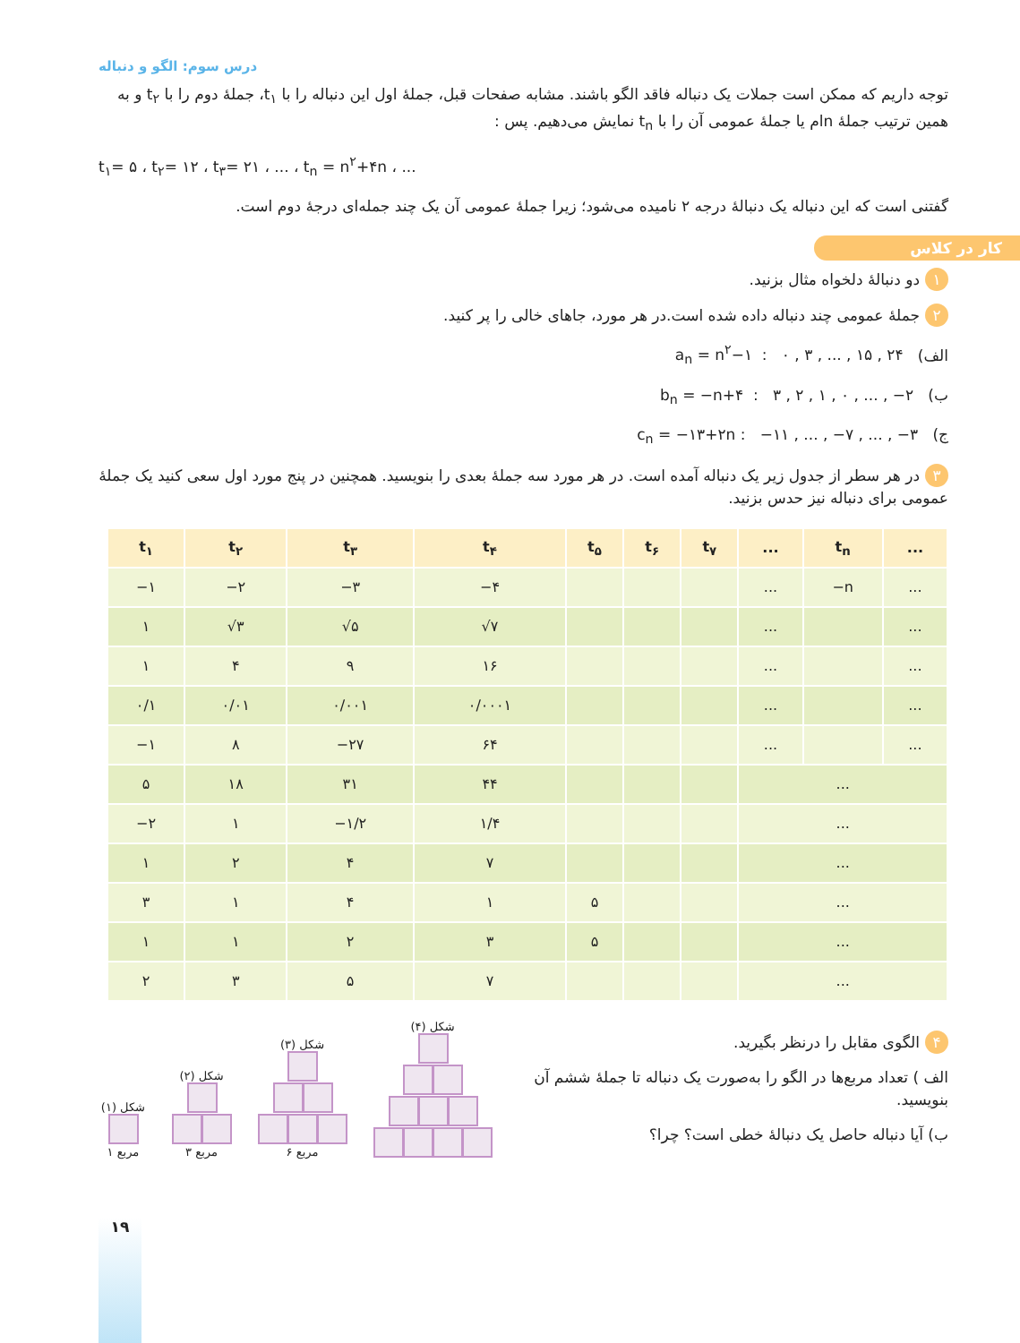درس سوم: الگو و دنباله
توجه داریم که ممکن است جملات یک دنباله فاقد الگو باشند. مشابه صفحات قبل، جملهٔ اول این دنباله را با t<sub>۱</sub>، جملهٔ دوم را با t<sub>۲</sub> و به همین ترتیب جملهٔ nام یا جملهٔ عمومی آن را با t<sub>n</sub> نمایش می‌دهیم. پس :
t<sub>۱</sub>= ۵ ، t<sub>۲</sub>= ۱۲ ، t<sub>۳</sub>= ۲۱ ، ... ، t<sub>n</sub> = n<sup>۲</sup>+۴n ، ...
گفتنی است که این دنباله یک دنبالهٔ درجه ۲ نامیده می‌شود؛ زیرا جملهٔ عمومی آن یک چند جمله‌ای درجهٔ دوم است.
کار در کلاس
۱ دو دنبالهٔ دلخواه مثال بزنید.
۲ جملهٔ عمومی چند دنباله داده شده است.در هر مورد، جاهای خالی را پر کنید.
الف) a<sub>n</sub> = n<sup>۲</sup>−۱ : ۰ , ۳ , ... , ۱۵ , ۲۴
ب) b<sub>n</sub> = −n+۴ : ۳ , ۲ , ۱ , ۰ , ... , −۲
ج) c<sub>n</sub> = −۱۳+۲n : −۱۱ , ... , −۷ , ... , −۳
۳ در هر سطر از جدول زیر یک دنباله آمده است. در هر مورد سه جملهٔ بعدی را بنویسید. همچنین در پنج مورد اول سعی کنید یک جملهٔ عمومی برای دنباله نیز حدس بزنید.
| t<sub>۱</sub> | t<sub>۲</sub> | t<sub>۳</sub> | t<sub>۴</sub> | t<sub>۵</sub> | t<sub>۶</sub> | t<sub>۷</sub> | ... | t<sub>n</sub> | ... |
| --- | --- | --- | --- | --- | --- | --- | --- | --- | --- |
| −۱ | −۲ | −۳ | −۴ | | | | ... | −n | ... |
| ۱ | √۳ | √۵ | √۷ | | | | ... | | ... |
| ۱ | ۴ | ۹ | ۱۶ | | | | ... | | ... |
| ۰/۱ | ۰/۰۱ | ۰/۰۰۱ | ۰/۰۰۰۱ | | | | ... | | ... |
| −۱ | ۸ | −۲۷ | ۶۴ | | | | ... | | ... |
| ۵ | ۱۸ | ۳۱ | ۴۴ | | | | ... | | |
| −۲ | ۱ | −۱/۲ | ۱/۴ | | | | ... | | |
| ۱ | ۲ | ۴ | ۷ | | | | ... | | |
| ۳ | ۱ | ۴ | ۱ | ۵ | | | ... | | |
| ۱ | ۱ | ۲ | ۳ | ۵ | | | ... | | |
| ۲ | ۳ | ۵ | ۷ | | | | ... | | |
۴ الگوی مقابل را درنظر بگیرید.
الف ) تعداد مربع‌ها در الگو را به‌صورت یک دنباله تا جملهٔ ششم آن بنویسید.
ب) آیا دنباله حاصل یک دنبالهٔ خطی است؟ چرا؟
شکل (۱)
۱ مربع
شکل (۲)
۳ مربع
شکل (۳)
۶ مربع
شکل (۴)
۱۹